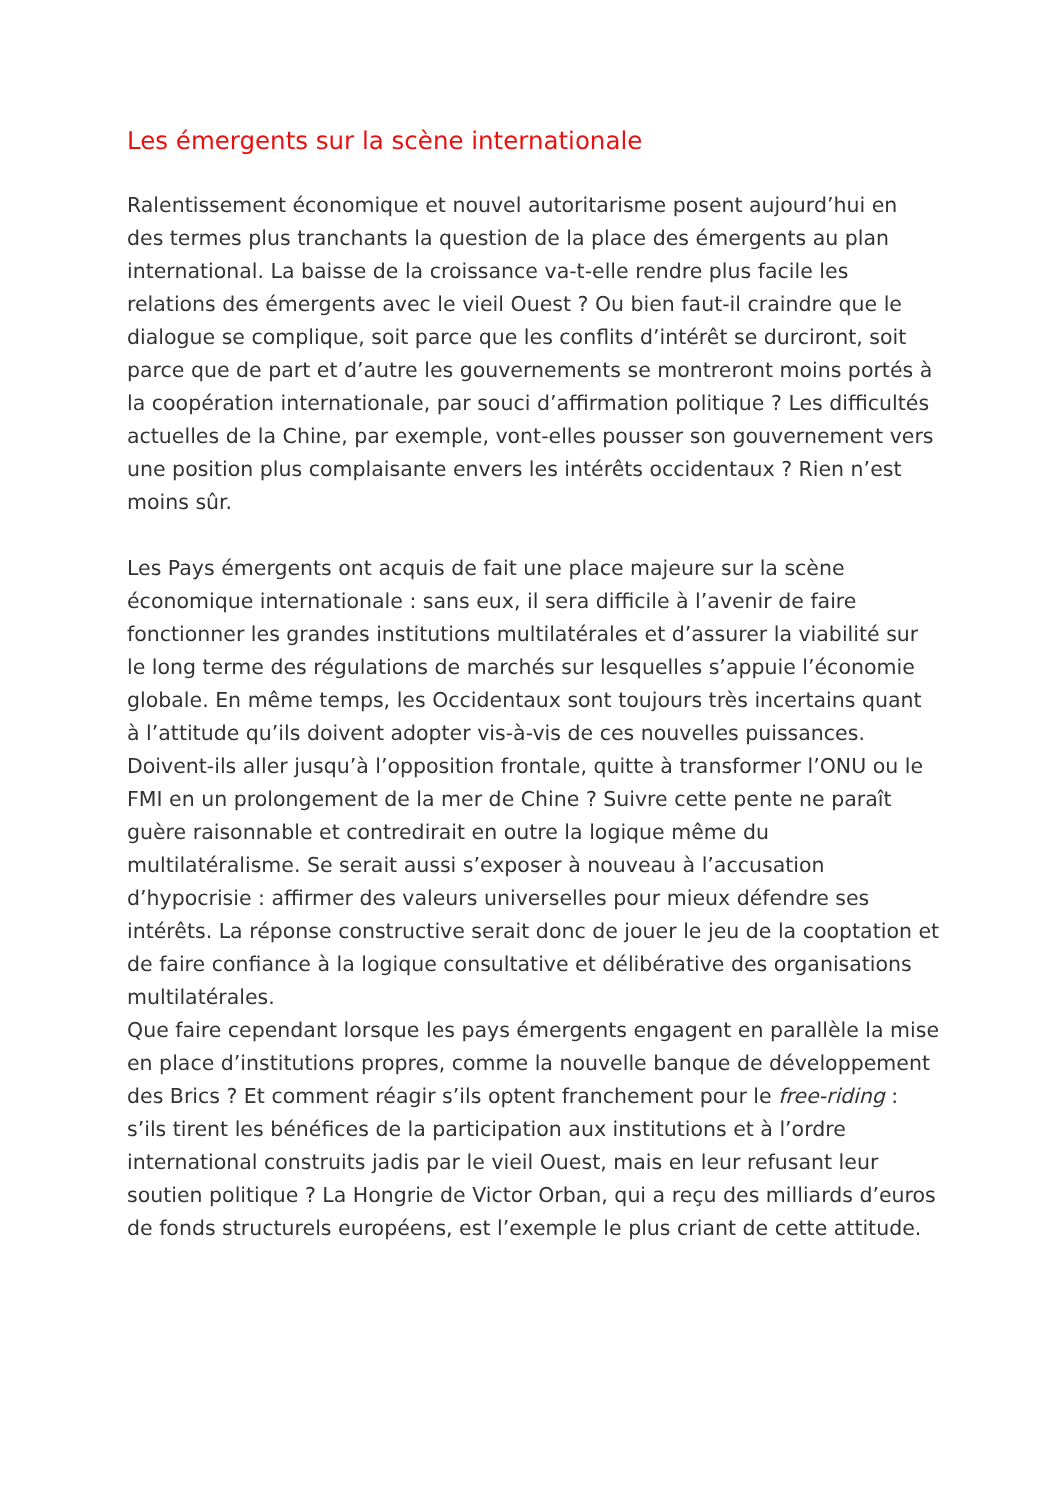Les émergents sur la scène internationale
Ralentissement économique et nouvel autoritarisme posent aujourd’hui en des termes plus tranchants la question de la place des émergents au plan international. La baisse de la croissance va-t-elle rendre plus facile les relations des émergents avec le vieil Ouest ? Ou bien faut-il craindre que le dialogue se complique, soit parce que les conflits d’intérêt se durciront, soit parce que de part et d’autre les gouvernements se montreront moins portés à la coopération internationale, par souci d’affirmation politique ? Les difficultés actuelles de la Chine, par exemple, vont-elles pousser son gouvernement vers une position plus complaisante envers les intérêts occidentaux ? Rien n’est moins sûr.
Les Pays émergents ont acquis de fait une place majeure sur la scène économique internationale : sans eux, il sera difficile à l’avenir de faire fonctionner les grandes institutions multilatérales et d’assurer la viabilité sur le long terme des régulations de marchés sur lesquelles s’appuie l’économie globale. En même temps, les Occidentaux sont toujours très incertains quant à l’attitude qu’ils doivent adopter vis-à-vis de ces nouvelles puissances. Doivent-ils aller jusqu’à l’opposition frontale, quitte à transformer l’ONU ou le FMI en un prolongement de la mer de Chine ? Suivre cette pente ne paraît guère raisonnable et contredirait en outre la logique même du multilatéralisme. Se serait aussi s’exposer à nouveau à l’accusation d’hypocrisie : affirmer des valeurs universelles pour mieux défendre ses intérêts. La réponse constructive serait donc de jouer le jeu de la cooptation et de faire confiance à la logique consultative et délibérative des organisations multilatérales.
Que faire cependant lorsque les pays émergents engagent en parallèle la mise en place d’institutions propres, comme la nouvelle banque de développement des Brics ? Et comment réagir s’ils optent franchement pour le free-riding : s’ils tirent les bénéfices de la participation aux institutions et à l’ordre international construits jadis par le vieil Ouest, mais en leur refusant leur soutien politique ? La Hongrie de Victor Orban, qui a reçu des milliards d’euros de fonds structurels européens, est l’exemple le plus criant de cette attitude.